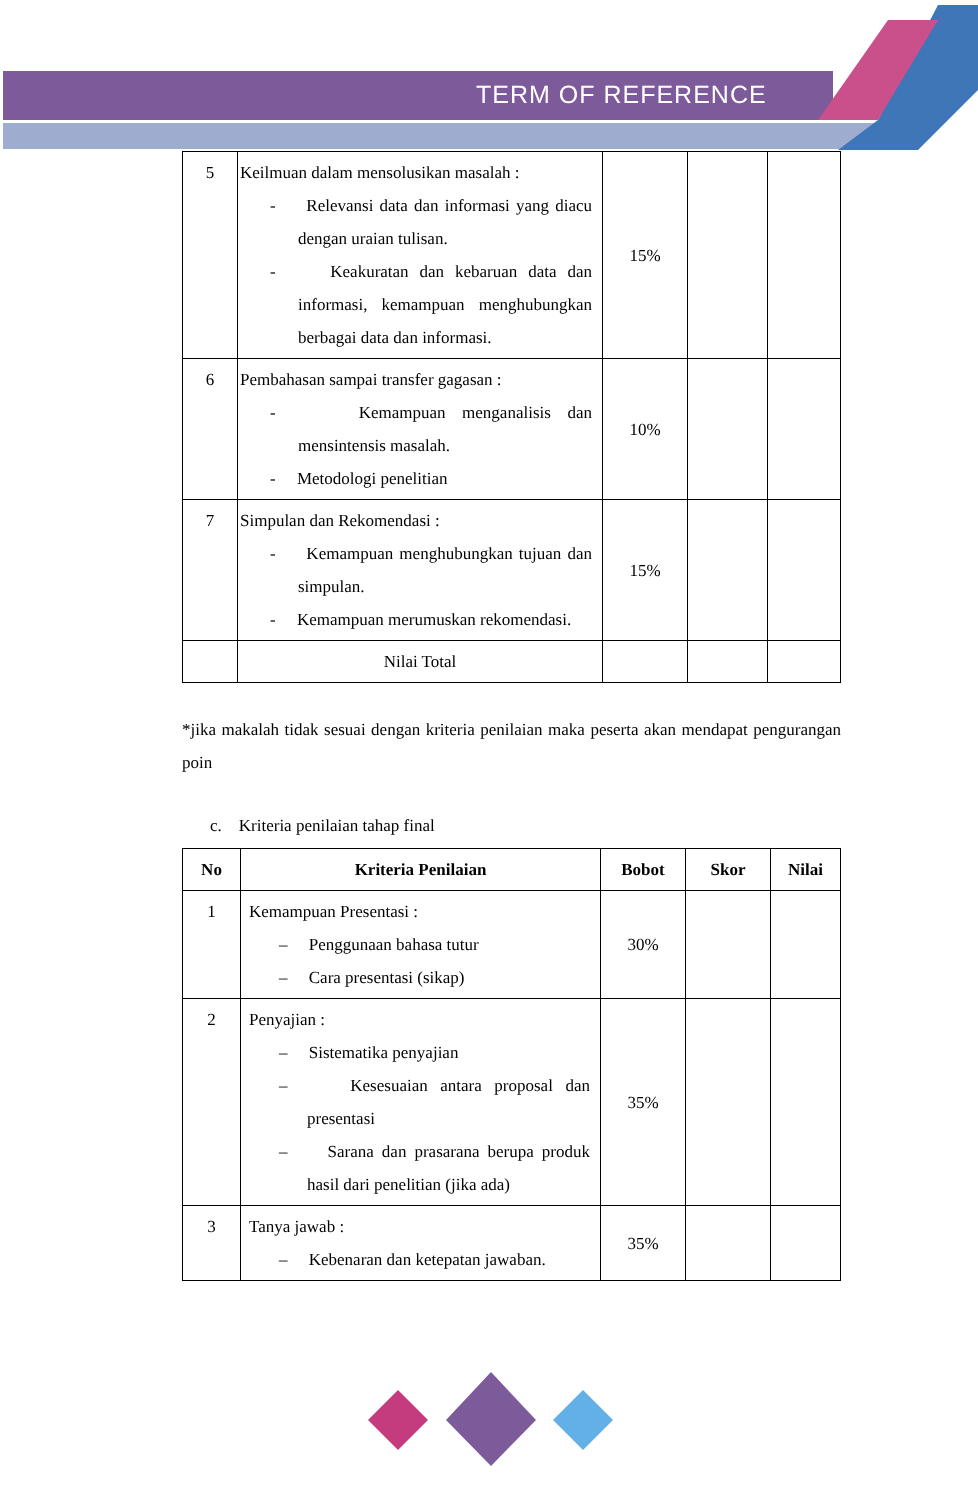TERM OF REFERENCE
| 5 | Keilmuan dalam mensolusikan masalah : - Relevansi data dan informasi yang diacu dengan uraian tulisan. - Keakuratan dan kebaruan data dan informasi, kemampuan menghubungkan berbagai data dan informasi. | 15% | | |
| 6 | Pembahasan sampai transfer gagasan : - Kemampuan menganalisis dan mensintensis masalah. - Metodologi penelitian | 10% | | |
| 7 | Simpulan dan Rekomendasi : - Kemampuan menghubungkan tujuan dan simpulan. - Kemampuan merumuskan rekomendasi. | 15% | | |
| | Nilai Total | | | |
*jika makalah tidak sesuai dengan kriteria penilaian maka peserta akan mendapat pengurangan poin
c. Kriteria penilaian tahap final
| No | Kriteria Penilaian | Bobot | Skor | Nilai |
| --- | --- | --- | --- | --- |
| 1 | Kemampuan Presentasi : – Penggunaan bahasa tutur – Cara presentasi (sikap) | 30% | | |
| 2 | Penyajian : – Sistematika penyajian – Kesesuaian antara proposal dan presentasi – Sarana dan prasarana berupa produk hasil dari penelitian (jika ada) | 35% | | |
| 3 | Tanya jawab : – Kebenaran dan ketepatan jawaban. | 35% | | |